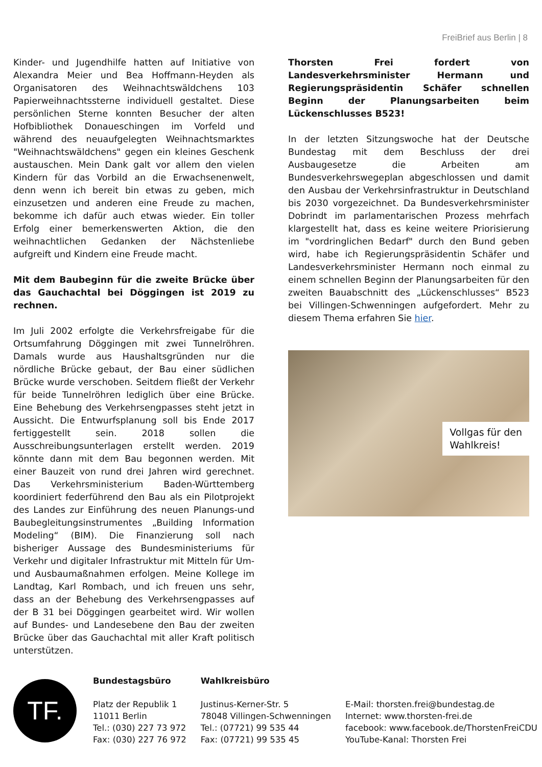FreiBrief aus Berlin | 8
Kinder- und Jugendhilfe hatten auf Initiative von Alexandra Meier und Bea Hoffmann-Heyden als Organisatoren des Weihnachtswäldchens 103 Papierweihnachtssterne individuell gestaltet. Diese persönlichen Sterne konnten Besucher der alten Hofbibliothek Donaueschingen im Vorfeld und während des neuaufgelegten Weihnachtsmarktes "Weihnachtswäldchens" gegen ein kleines Geschenk austauschen. Mein Dank galt vor allem den vielen Kindern für das Vorbild an die Erwachsenenwelt, denn wenn ich bereit bin etwas zu geben, mich einzusetzen und anderen eine Freude zu machen, bekomme ich dafür auch etwas wieder. Ein toller Erfolg einer bemerkenswerten Aktion, die den weihnachtlichen Gedanken der Nächstenliebe aufgreift und Kindern eine Freude macht.
Mit dem Baubeginn für die zweite Brücke über das Gauchachtal bei Döggingen ist 2019 zu rechnen.
Im Juli 2002 erfolgte die Verkehrsfreigabe für die Ortsumfahrung Döggingen mit zwei Tunnelröhren. Damals wurde aus Haushaltsgründen nur die nördliche Brücke gebaut, der Bau einer südlichen Brücke wurde verschoben. Seitdem fließt der Verkehr für beide Tunnelröhren lediglich über eine Brücke. Eine Behebung des Verkehrsengpasses steht jetzt in Aussicht. Die Entwurfsplanung soll bis Ende 2017 fertiggestellt sein. 2018 sollen die Ausschreibungsunterlagen erstellt werden. 2019 könnte dann mit dem Bau begonnen werden. Mit einer Bauzeit von rund drei Jahren wird gerechnet. Das Verkehrsministerium Baden-Württemberg koordiniert federführend den Bau als ein Pilotprojekt des Landes zur Einführung des neuen Planungs-und Baubegleitungsinstrumentes „Building Information Modeling“ (BIM). Die Finanzierung soll nach bisheriger Aussage des Bundesministeriums für Verkehr und digitaler Infrastruktur mit Mitteln für Um- und Ausbaumaßnahmen erfolgen. Meine Kollege im Landtag, Karl Rombach, und ich freuen uns sehr, dass an der Behebung des Verkehrsengpasses auf der B 31 bei Döggingen gearbeitet wird. Wir wollen auf Bundes- und Landesebene den Bau der zweiten Brücke über das Gauchachtal mit aller Kraft politisch unterstützen.
Thorsten Frei fordert von Landesverkehrsminister Hermann und Regierungspräsidentin Schäfer schnellen Beginn der Planungsarbeiten beim Lückenschlusses B523!
In der letzten Sitzungswoche hat der Deutsche Bundestag mit dem Beschluss der drei Ausbaugesetze die Arbeiten am Bundesverkehrswegeplan abgeschlossen und damit den Ausbau der Verkehrsinfrastruktur in Deutschland bis 2030 vorgezeichnet. Da Bundesverkehrsminister Dobrindt im parlamentarischen Prozess mehrfach klargestellt hat, dass es keine weitere Priorisierung im "vordringlichen Bedarf" durch den Bund geben wird, habe ich Regierungspräsidentin Schäfer und Landesverkehrsminister Hermann noch einmal zu einem schnellen Beginn der Planungsarbeiten für den zweiten Bauabschnitt des „Lückenschlusses“ B523 bei Villingen-Schwenningen aufgefordert. Mehr zu diesem Thema erfahren Sie hier.
Vollgas für den
Wahlkreis!
TF.
Bundestagsbüro
Platz der Republik 1
11011 Berlin
Tel.: (030) 227 73 972
Fax: (030) 227 76 972
Wahlkreisbüro
Justinus-Kerner-Str. 5
78048 Villingen-Schwenningen
Tel.: (07721) 99 535 44
Fax: (07721) 99 535 45
E-Mail: thorsten.frei@bundestag.de
Internet: www.thorsten-frei.de
facebook: www.facebook.de/ThorstenFreiCDU
YouTube-Kanal: Thorsten Frei